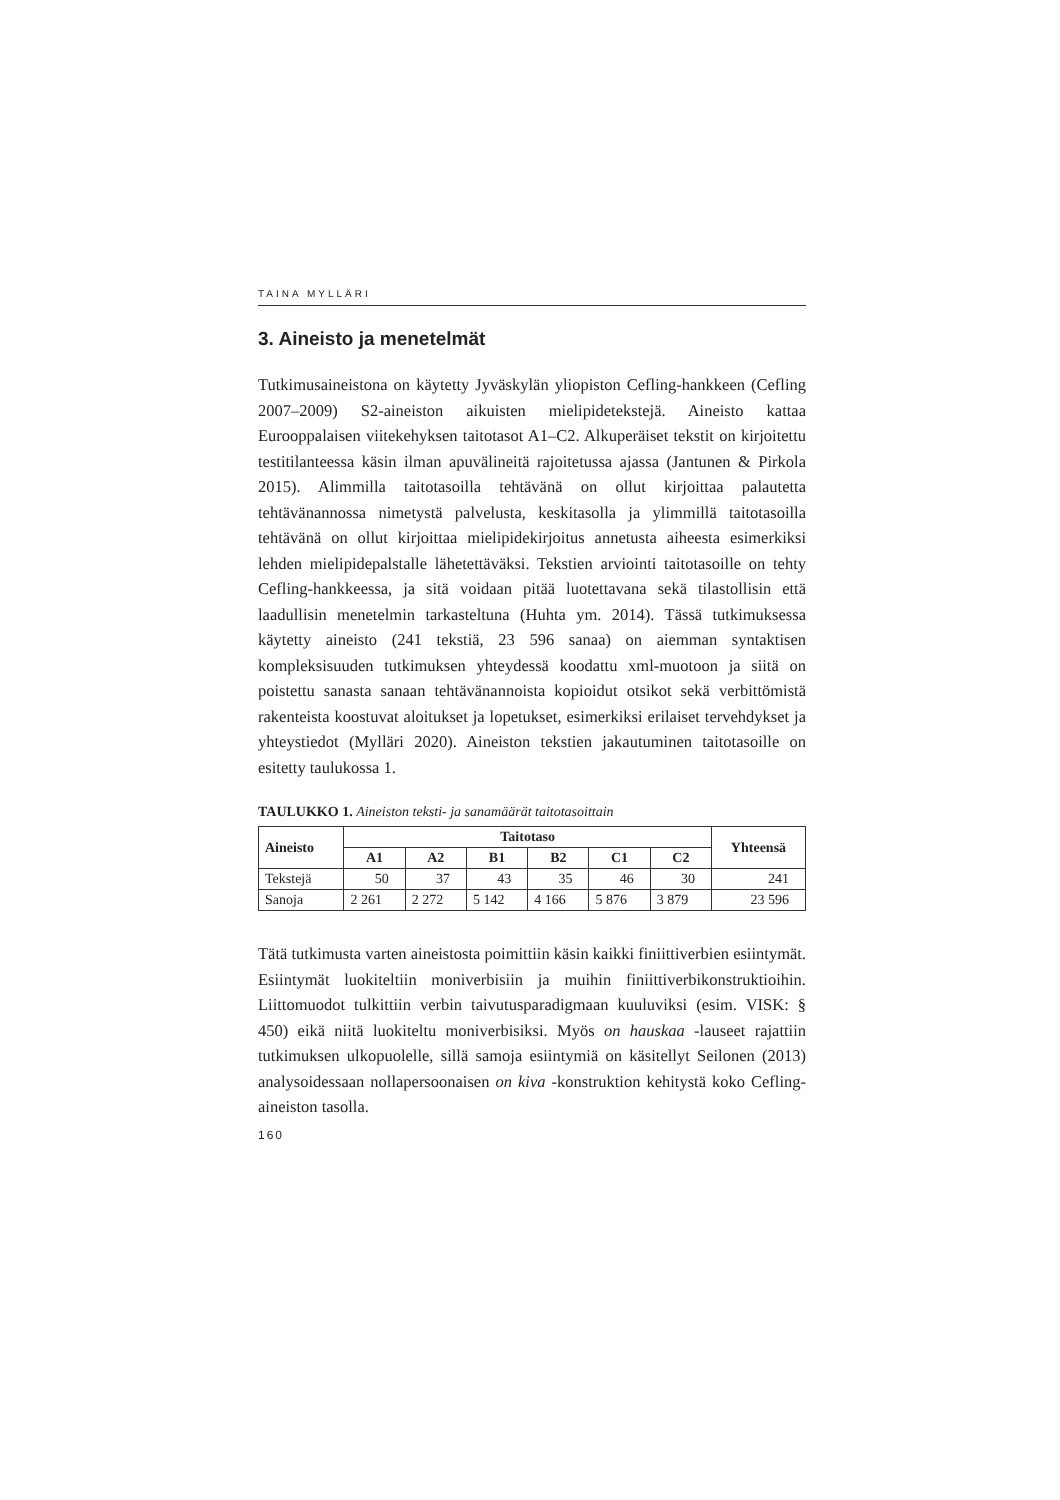TAINA MYLLÄRI
3. Aineisto ja menetelmät
Tutkimusaineistona on käytetty Jyväskylän yliopiston Cefling-hankkeen (Cefling 2007–2009) S2-aineiston aikuisten mielipidetekstejä. Aineisto kattaa Eurooppalaisen viitekehyksen taitotasot A1–C2. Alkuperäiset tekstit on kirjoitettu testitilanteessa käsin ilman apuvälineitä rajoitetussa ajassa (Jantunen & Pirkola 2015). Alimmilla taitotasoilla tehtävänä on ollut kirjoittaa palautetta tehtävänannossa nimetystä palvelusta, keski­tasolla ja ylimmillä taitotasoilla tehtävänä on ollut kirjoittaa mielipide­kirjoitus annetusta aiheesta esimerkiksi lehden mielipidepalstalle lähetettäväksi. Tekstien arviointi taitotasoille on tehty Cefling-hank­keessa, ja sitä voidaan pitää luotettavana sekä tilastollisin että laadulli­sin menetelmin tarkasteltuna (Huhta ym. 2014). Tässä tutkimuksessa käytetty aineisto (241 tekstiä, 23 596 sanaa) on aiemman syntaktisen kompleksisuuden tutkimuksen yhteydessä koodattu xml-muotoon ja siitä on poistettu sanasta sanaan tehtävänannoista kopioidut otsikot sekä verbittömistä rakenteista koostuvat aloitukset ja lopetukset, esimerkiksi erilaiset tervehdykset ja yhteystiedot (Mylläri 2020). Aineiston tekstien jakautuminen taitotasoille on esitetty taulukossa 1.
TAULUKKO 1. Aineiston teksti- ja sanamäärät taitotasoittain
| Aineisto | Taitotaso | | | | | | Yhteensä |
| --- | --- | --- | --- | --- | --- | --- | --- |
| | A1 | A2 | B1 | B2 | C1 | C2 | |
| Tekstejä | 50 | 37 | 43 | 35 | 46 | 30 | 241 |
| Sanoja | 2 261 | 2 272 | 5 142 | 4 166 | 5 876 | 3 879 | 23 596 |
Tätä tutkimusta varten aineistosta poimittiin käsin kaikki finiittiverbien esiintymät. Esiintymät luokiteltiin moniverbisiin ja muihin finiittiverbi­konstruktioihin. Liittomuodot tulkittiin verbin taivutusparadigmaan kuuluviksi (esim. VISK: § 450) eikä niitä luokiteltu moniverbisiksi. Myös on hauskaa -lauseet rajattiin tutkimuksen ulkopuolelle, sillä samoja esiintymiä on käsitellyt Seilonen (2013) analysoidessaan nollapersoo­naisen on kiva -konstruktion kehitystä koko Cefling-aineiston tasolla.
160